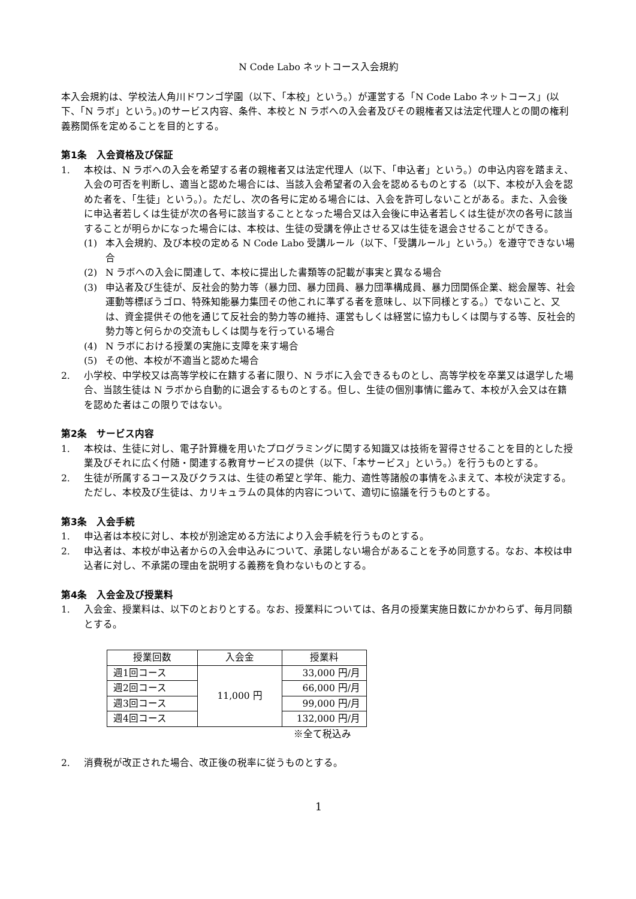N Code Labo ネットコース入会規約
本入会規約は、学校法人角川ドワンゴ学園（以下、「本校」という。）が運営する「N Code Labo ネットコース」(以下、「N ラボ」という。)のサービス内容、条件、本校と N ラボへの入会者及びその親権者又は法定代理人との間の権利義務関係を定めることを目的とする。
第1条　入会資格及び保証
1. 本校は、N ラボへの入会を希望する者の親権者又は法定代理人（以下、「申込者」という。）の申込内容を踏まえ、入会の可否を判断し、適当と認めた場合には、当該入会希望者の入会を認めるものとする（以下、本校が入会を認めた者を、「生徒」という。）。ただし、次の各号に定める場合には、入会を許可しないことがある。また、入会後に申込者若しくは生徒が次の各号に該当することとなった場合又は入会後に申込者若しくは生徒が次の各号に該当することが明らかになった場合には、本校は、生徒の受講を停止させる又は生徒を退会させることができる。
(1) 本入会規約、及び本校の定める N Code Labo 受講ルール（以下、「受講ルール」という。）を遵守できない場合
(2) N ラボへの入会に関連して、本校に提出した書類等の記載が事実と異なる場合
(3) 申込者及び生徒が、反社会的勢力等（暴力団、暴力団員、暴力団準構成員、暴力団関係企業、総会屋等、社会運動等標ぼうゴロ、特殊知能暴力集団その他これに準ずる者を意味し、以下同様とする。）でないこと、又は、資金提供その他を通じて反社会的勢力等の維持、運営もしくは経営に協力もしくは関与する等、反社会的勢力等と何らかの交流もしくは関与を行っている場合
(4) N ラボにおける授業の実施に支障を来す場合
(5) その他、本校が不適当と認めた場合
2. 小学校、中学校又は高等学校に在籍する者に限り、N ラボに入会できるものとし、高等学校を卒業又は退学した場合、当該生徒は N ラボから自動的に退会するものとする。但し、生徒の個別事情に鑑みて、本校が入会又は在籍を認めた者はこの限りではない。
第2条　サービス内容
1. 本校は、生徒に対し、電子計算機を用いたプログラミングに関する知識又は技術を習得させることを目的とした授業及びそれに広く付随・関連する教育サービスの提供（以下、「本サービス」という。）を行うものとする。
2. 生徒が所属するコース及びクラスは、生徒の希望と学年、能力、適性等諸般の事情をふまえて、本校が決定する。ただし、本校及び生徒は、カリキュラムの具体的内容について、適切に協議を行うものとする。
第3条　入会手続
1. 申込者は本校に対し、本校が別途定める方法により入会手続を行うものとする。
2. 申込者は、本校が申込者からの入会申込みについて、承諾しない場合があることを予め同意する。なお、本校は申込者に対し、不承諾の理由を説明する義務を負わないものとする。
第4条　入会金及び授業料
1. 入会金、授業料は、以下のとおりとする。なお、授業料については、各月の授業実施日数にかかわらず、毎月同額とする。
| 授業回数 | 入会金 | 授業料 |
| 週1回コース | 11,000 円 | 33,000 円/月 |
| 週2回コース | | 66,000 円/月 |
| 週3回コース | | 99,000 円/月 |
| 週4回コース | | 132,000 円/月 |
※全て税込み
2. 消費税が改正された場合、改正後の税率に従うものとする。
1